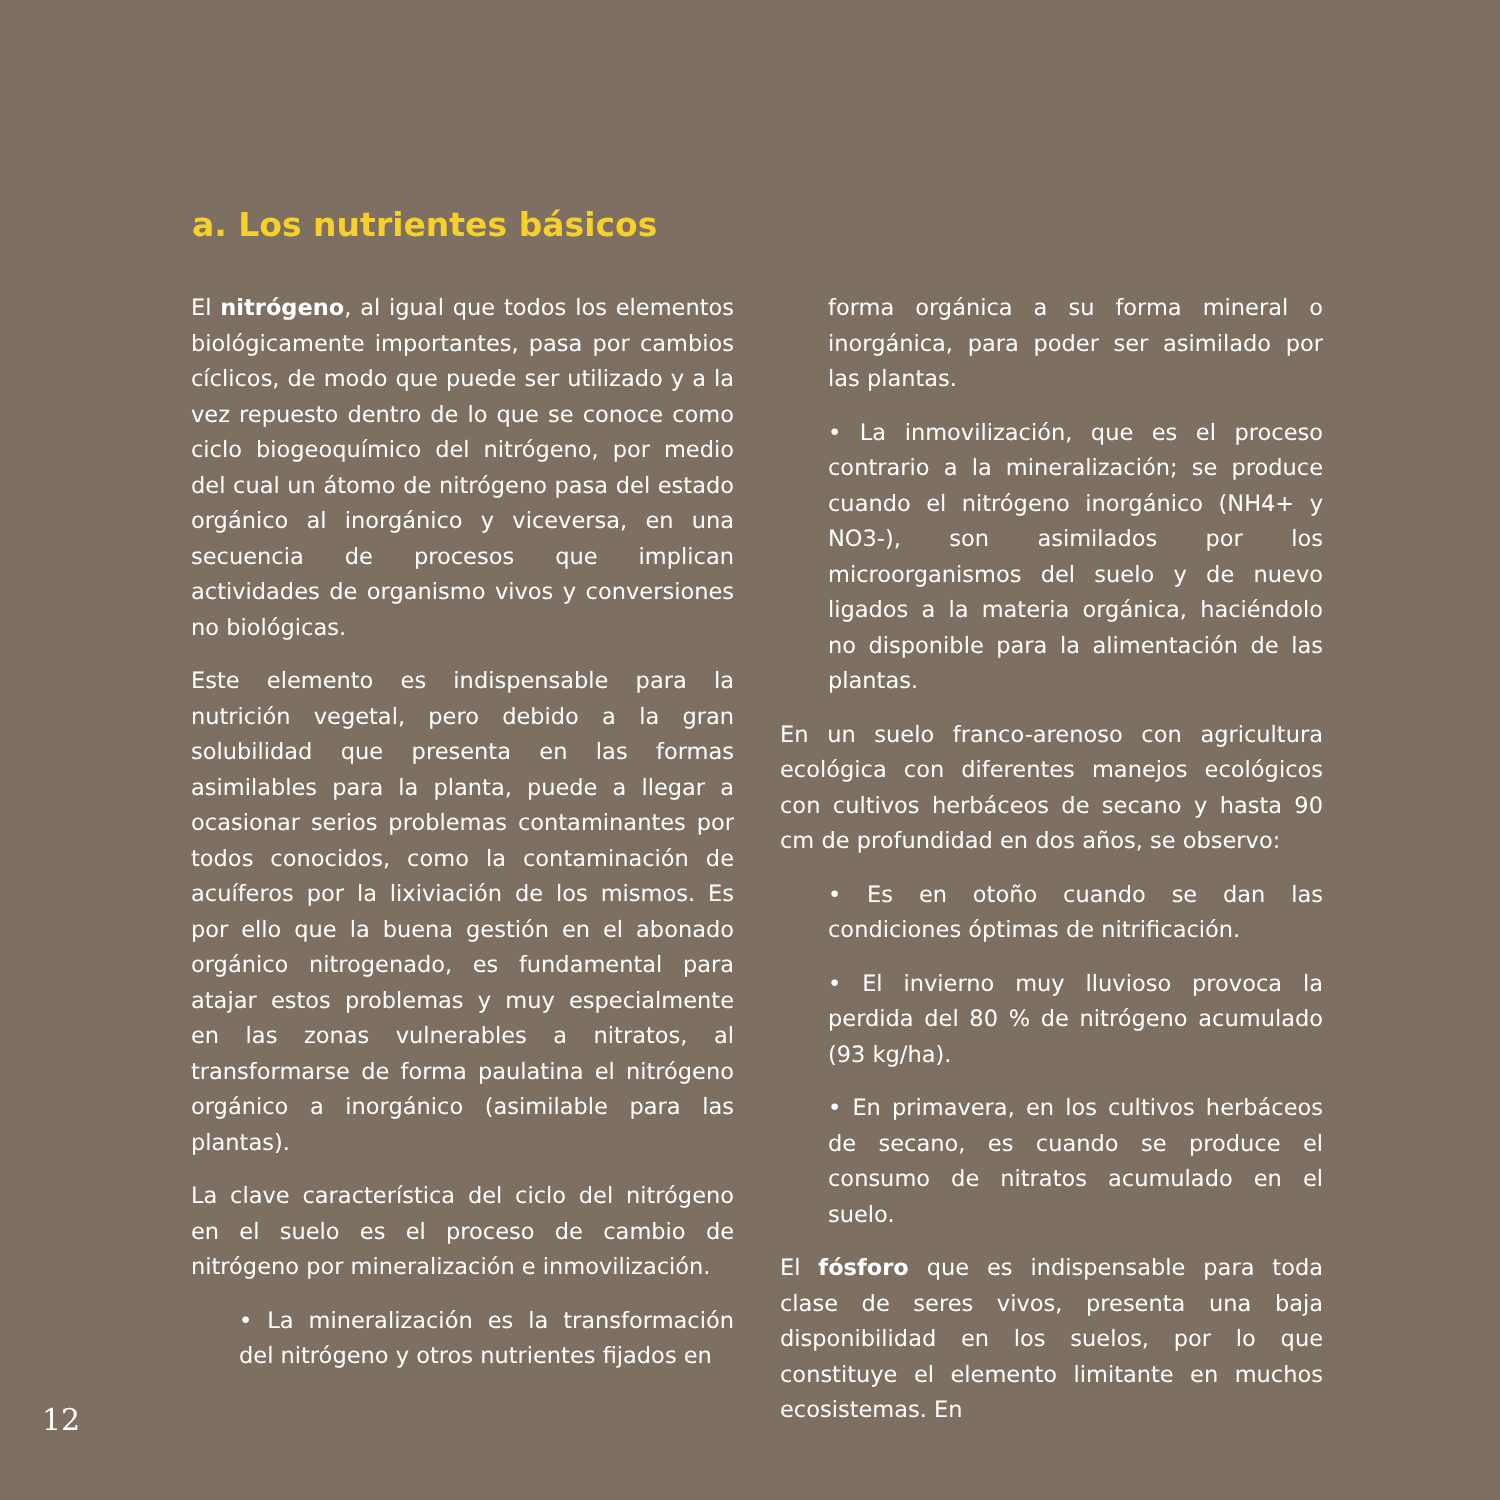a. Los nutrientes básicos
El nitrógeno, al igual que todos los elementos biológicamente importantes, pasa por cambios cíclicos, de modo que puede ser utilizado y a la vez repuesto dentro de lo que se conoce como ciclo biogeoquímico del nitrógeno, por medio del cual un átomo de nitrógeno pasa del estado orgánico al inorgánico y viceversa, en una secuencia de procesos que implican actividades de organismo vivos y conversiones no biológicas.
Este elemento es indispensable para la nutrición vegetal, pero debido a la gran solubilidad que presenta en las formas asimilables para la planta, puede a llegar a ocasionar serios problemas contaminantes por todos conocidos, como la contaminación de acuíferos por la lixiviación de los mismos. Es por ello que la buena gestión en el abonado orgánico nitrogenado, es fundamental para atajar estos problemas y muy especialmente en las zonas vulnerables a nitratos, al transformarse de forma paulatina el nitrógeno orgánico a inorgánico (asimilable para las plantas).
La clave característica del ciclo del nitrógeno en el suelo es el proceso de cambio de nitrógeno por mineralización e inmovilización.
• La mineralización es la transformación del nitrógeno y otros nutrientes fijados en
forma orgánica a su forma mineral o inorgánica, para poder ser asimilado por las plantas.
• La inmovilización, que es el proceso contrario a la mineralización; se produce cuando el nitrógeno inorgánico (NH4+ y NO3-), son asimilados por los microorganismos del suelo y de nuevo ligados a la materia orgánica, haciéndolo no disponible para la alimentación de las plantas.
En un suelo franco-arenoso con agricultura ecológica con diferentes manejos ecológicos con cultivos herbáceos de secano y hasta 90 cm de profundidad en dos años, se observo:
• Es en otoño cuando se dan las condiciones óptimas de nitrificación.
• El invierno muy lluvioso provoca la perdida del 80 % de nitrógeno acumulado (93 kg/ha).
• En primavera, en los cultivos herbáceos de secano, es cuando se produce el consumo de nitratos acumulado en el suelo.
El fósforo que es indispensable para toda clase de seres vivos, presenta una baja disponibilidad en los suelos, por lo que constituye el elemento limitante en muchos ecosistemas. En
12